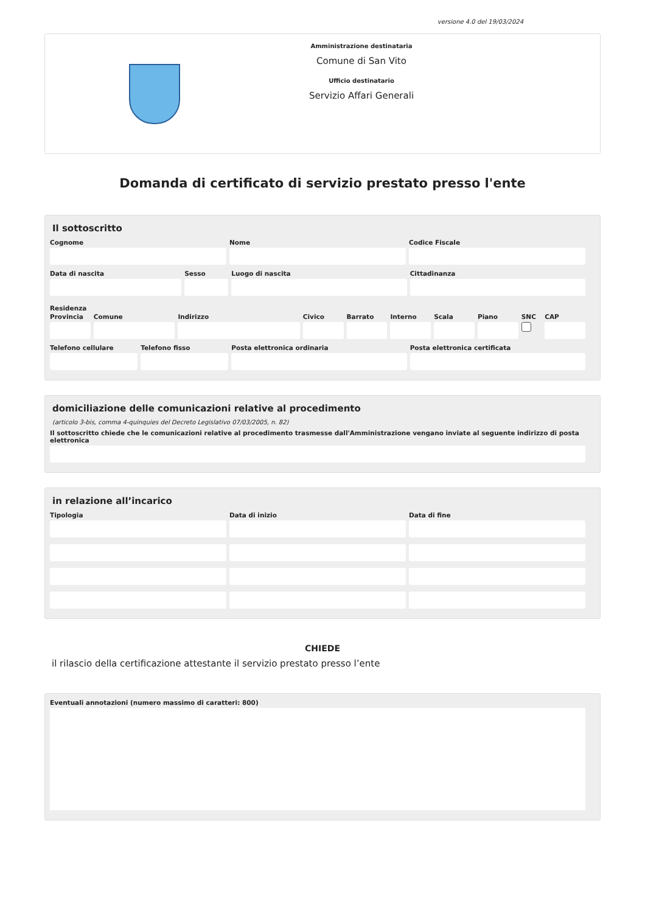versione 4.0 del 19/03/2024
Amministrazione destinataria
Comune di San Vito
Ufficio destinatario
Servizio Affari Generali
Domanda di certificato di servizio prestato presso l'ente
Il sottoscritto
Cognome Nome Codice Fiscale
Data di nascita Sesso Luogo di nascita Cittadinanza
Residenza
Provincia Comune Indirizzo Civico Barrato Interno Scala Piano SNC CAP
Telefono cellulare Telefono fisso Posta elettronica ordinaria Posta elettronica certificata
domiciliazione delle comunicazioni relative al procedimento
(articolo 3-bis, comma 4-quinquies del Decreto Legislativo 07/03/2005, n. 82)
Il sottoscritto chiede che le comunicazioni relative al procedimento trasmesse dall'Amministrazione vengano inviate al seguente indirizzo di posta elettronica
in relazione all’incarico
Tipologia Data di inizio Data di fine
CHIEDE
il rilascio della certificazione attestante il servizio prestato presso l’ente
Eventuali annotazioni (numero massimo di caratteri: 800)